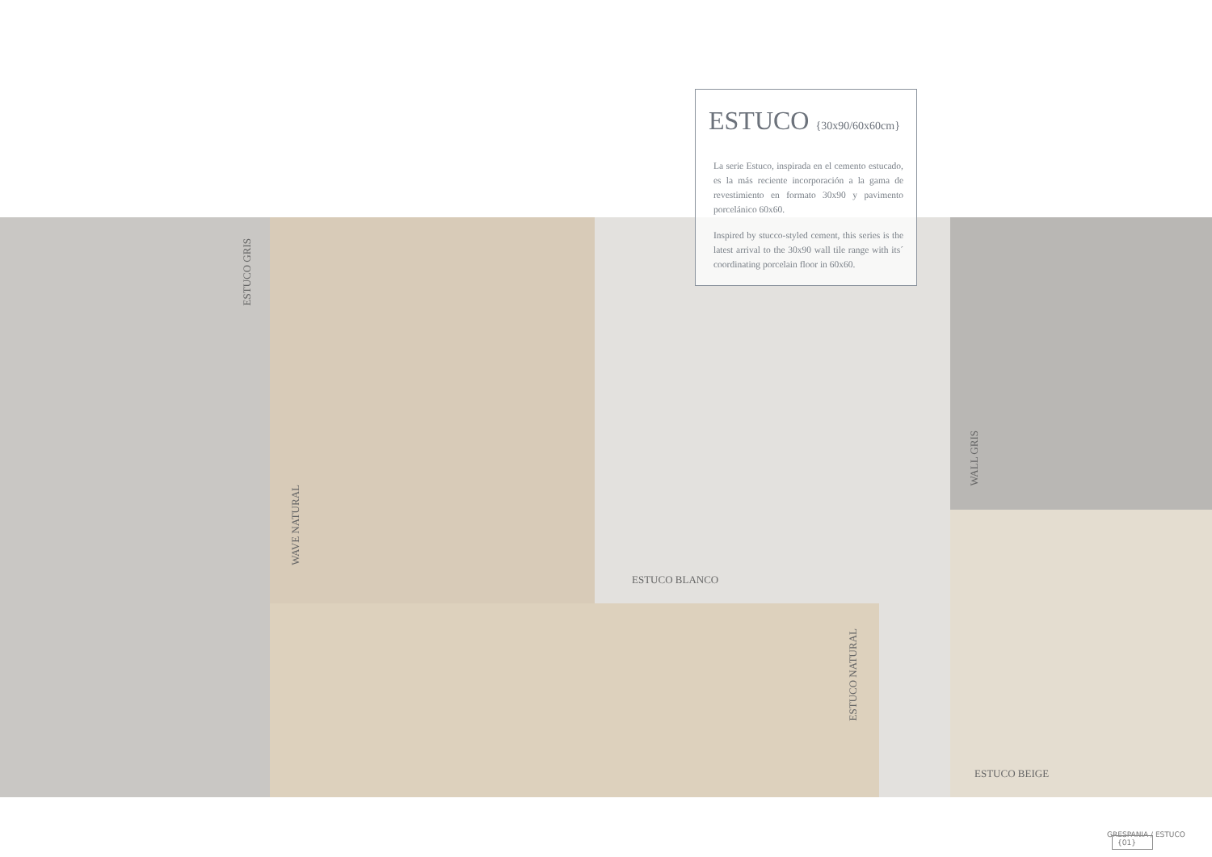ESTUCO {30x90/60x60cm}
La serie Estuco, inspirada en el cemento estucado, es la más reciente incorporación a la gama de revestimiento en formato 30x90 y pavimento porcelánico 60x60.
Inspired by stucco-styled cement, this series is the latest arrival to the 30x90 wall tile range with its´ coordinating porcelain floor in 60x60.
ESTUCO GRIS
WAVE NATURAL
ESTUCO BLANCO
WALL GRIS
ESTUCO NATURAL
ESTUCO BEIGE
GRESPANIA / ESTUCO {01}